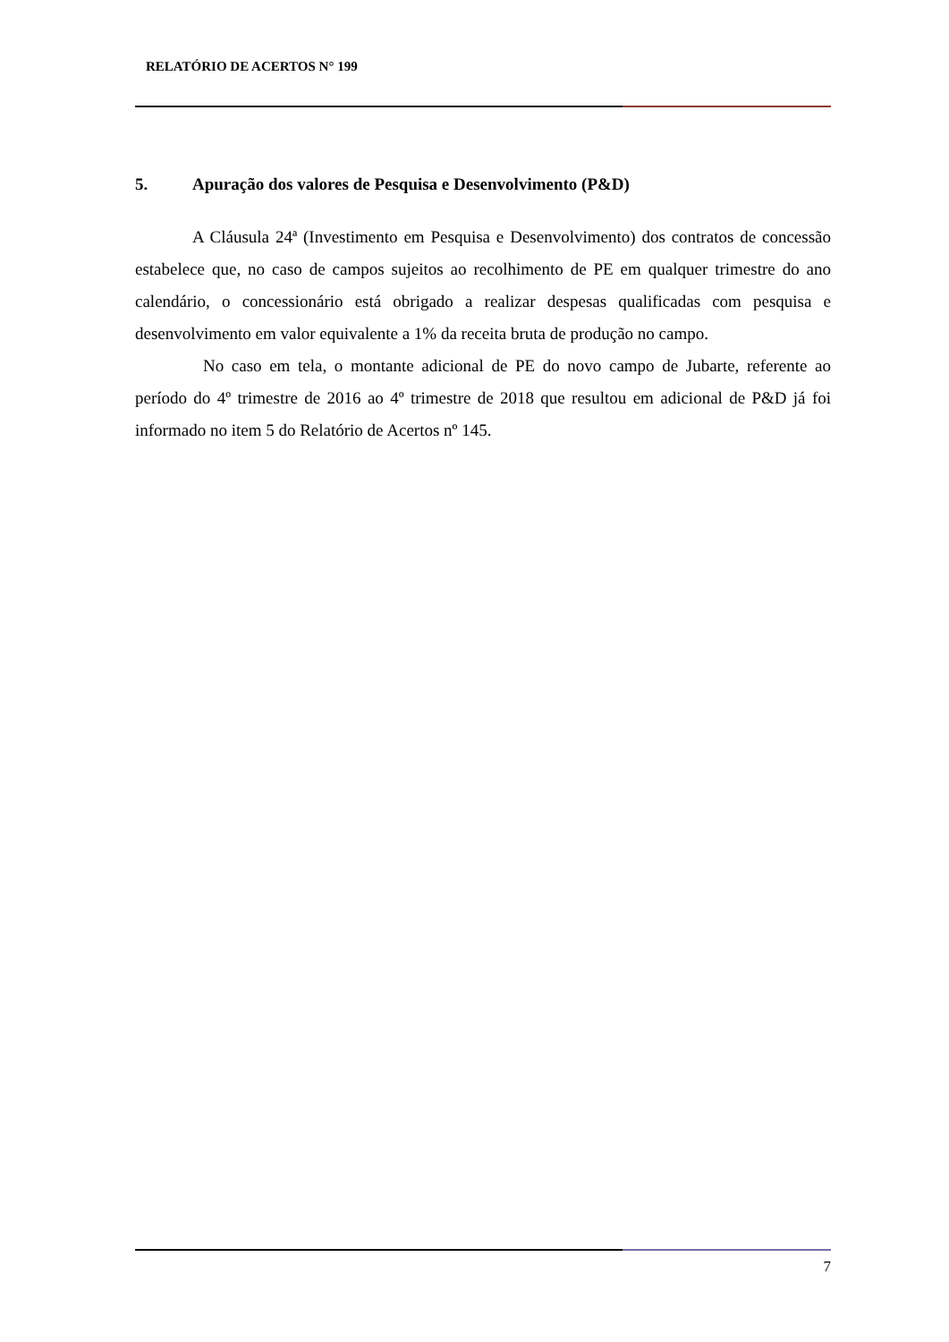RELATÓRIO DE ACERTOS N° 199
5. Apuração dos valores de Pesquisa e Desenvolvimento (P&D)
A Cláusula 24ª (Investimento em Pesquisa e Desenvolvimento) dos contratos de concessão estabelece que, no caso de campos sujeitos ao recolhimento de PE em qualquer trimestre do ano calendário, o concessionário está obrigado a realizar despesas qualificadas com pesquisa e desenvolvimento em valor equivalente a 1% da receita bruta de produção no campo.
No caso em tela, o montante adicional de PE do novo campo de Jubarte, referente ao período do 4º trimestre de 2016 ao 4º trimestre de 2018 que resultou em adicional de P&D já foi informado no item 5 do Relatório de Acertos nº 145.
7